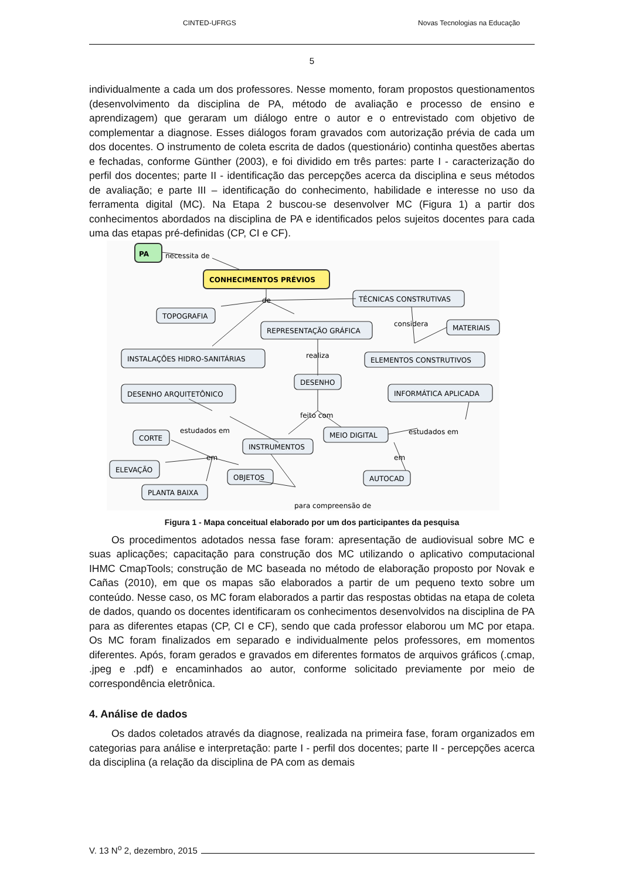CINTED-UFRGS Novas Tecnologias na Educação
5
individualmente a cada um dos professores. Nesse momento, foram propostos questionamentos (desenvolvimento da disciplina de PA, método de avaliação e processo de ensino e aprendizagem) que geraram um diálogo entre o autor e o entrevistado com objetivo de complementar a diagnose. Esses diálogos foram gravados com autorização prévia de cada um dos docentes. O instrumento de coleta escrita de dados (questionário) continha questões abertas e fechadas, conforme Günther (2003), e foi dividido em três partes: parte I - caracterização do perfil dos docentes; parte II - identificação das percepções acerca da disciplina e seus métodos de avaliação; e parte III – identificação do conhecimento, habilidade e interesse no uso da ferramenta digital (MC). Na Etapa 2 buscou-se desenvolver MC (Figura 1) a partir dos conhecimentos abordados na disciplina de PA e identificados pelos sujeitos docentes para cada uma das etapas pré-definidas (CP, CI e CF).
PA
necessita de
CONHECIMENTOS PRÉVIOS
TÉCNICAS CONSTRUTIVAS
de
TOPOGRAFIA
REPRESENTAÇÃO GRÁFICA
considera
MATERIAIS
INSTALAÇÕES HIDRO-SANITÁRIAS
realiza
ELEMENTOS CONSTRUTIVOS
DESENHO
DESENHO ARQUITETÔNICO
INFORMÁTICA APLICADA
feito com
estudados em
estudados em
CORTE
MEIO DIGITAL
INSTRUMENTOS
em
em
ELEVAÇÃO
OBJETOS
AUTOCAD
PLANTA BAIXA
para compreensão de
Figura 1 - Mapa conceitual elaborado por um dos participantes da pesquisa
Os procedimentos adotados nessa fase foram: apresentação de audiovisual sobre MC e suas aplicações; capacitação para construção dos MC utilizando o aplicativo computacional IHMC CmapTools; construção de MC baseada no método de elaboração proposto por Novak e Cañas (2010), em que os mapas são elaborados a partir de um pequeno texto sobre um conteúdo. Nesse caso, os MC foram elaborados a partir das respostas obtidas na etapa de coleta de dados, quando os docentes identificaram os conhecimentos desenvolvidos na disciplina de PA para as diferentes etapas (CP, CI e CF), sendo que cada professor elaborou um MC por etapa. Os MC foram finalizados em separado e individualmente pelos professores, em momentos diferentes. Após, foram gerados e gravados em diferentes formatos de arquivos gráficos (.cmap, .jpeg e .pdf) e encaminhados ao autor, conforme solicitado previamente por meio de correspondência eletrônica.
4. Análise de dados
Os dados coletados através da diagnose, realizada na primeira fase, foram organizados em categorias para análise e interpretação: parte I - perfil dos docentes; parte II - percepções acerca da disciplina (a relação da disciplina de PA com as demais
V. 13 N<sup>o</sup> 2, dezembro, 2015